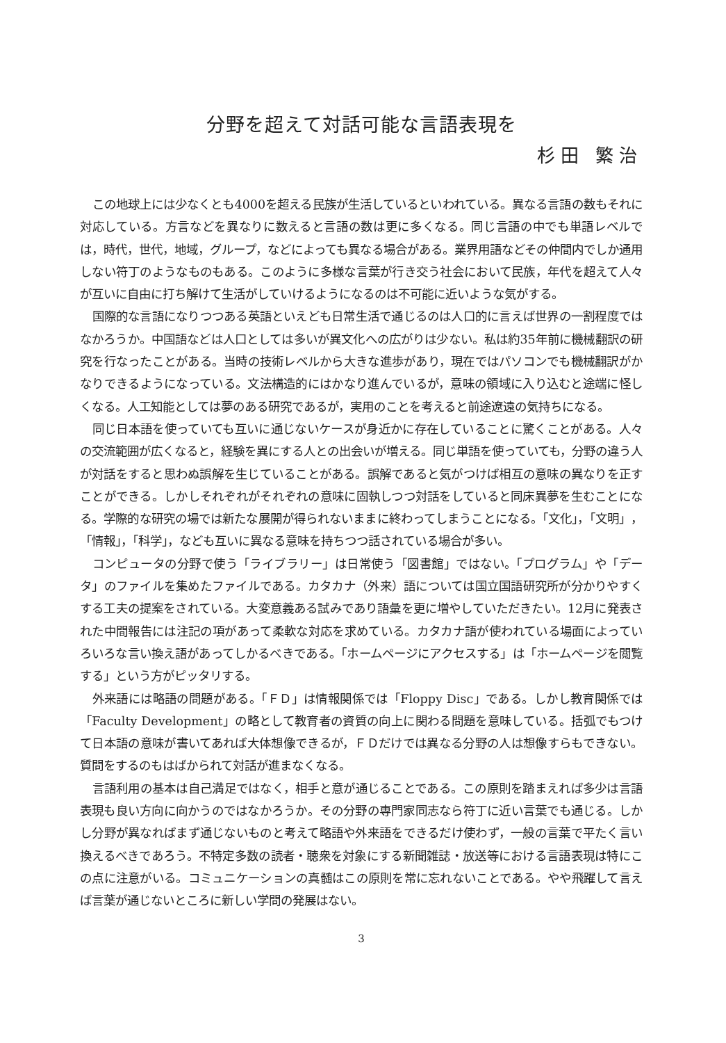分野を超えて対話可能な言語表現を
杉田 繁治
この地球上には少なくとも4000を超える民族が生活しているといわれている。異なる言語の数もそれに対応している。方言などを異なりに数えると言語の数は更に多くなる。同じ言語の中でも単語レベルでは，時代，世代，地域，グループ，などによっても異なる場合がある。業界用語などその仲間内でしか通用しない符丁のようなものもある。このように多様な言葉が行き交う社会において民族，年代を超えて人々が互いに自由に打ち解けて生活がしていけるようになるのは不可能に近いような気がする。
国際的な言語になりつつある英語といえども日常生活で通じるのは人口的に言えば世界の一割程度ではなかろうか。中国語などは人口としては多いが異文化への広がりは少ない。私は約35年前に機械翻訳の研究を行なったことがある。当時の技術レベルから大きな進歩があり，現在ではパソコンでも機械翻訳がかなりできるようになっている。文法構造的にはかなり進んでいるが，意味の領域に入り込むと途端に怪しくなる。人工知能としては夢のある研究であるが，実用のことを考えると前途遼遠の気持ちになる。
同じ日本語を使っていても互いに通じないケースが身近かに存在していることに驚くことがある。人々の交流範囲が広くなると，経験を異にする人との出会いが増える。同じ単語を使っていても，分野の違う人が対話をすると思わぬ誤解を生じていることがある。誤解であると気がつけば相互の意味の異なりを正すことができる。しかしそれぞれがそれぞれの意味に固執しつつ対話をしていると同床異夢を生むことになる。学際的な研究の場では新たな展開が得られないままに終わってしまうことになる。「文化」，「文明」，「情報」，「科学」，なども互いに異なる意味を持ちつつ話されている場合が多い。
コンピュータの分野で使う「ライブラリー」は日常使う「図書館」ではない。「プログラム」や「データ」のファイルを集めたファイルである。カタカナ（外来）語については国立国語研究所が分かりやすくする工夫の提案をされている。大変意義ある試みであり語彙を更に増やしていただきたい。12月に発表された中間報告には注記の項があって柔軟な対応を求めている。カタカナ語が使われている場面によっていろいろな言い換え語があってしかるべきである。「ホームページにアクセスする」は「ホームページを閲覧する」という方がピッタリする。
外来語には略語の問題がある。「ＦＤ」は情報関係では「Floppy Disc」である。しかし教育関係では「Faculty Development」の略として教育者の資質の向上に関わる問題を意味している。括弧でもつけて日本語の意味が書いてあれば大体想像できるが，ＦＤだけでは異なる分野の人は想像すらもできない。質問をするのもはばかられて対話が進まなくなる。
言語利用の基本は自己満足ではなく，相手と意が通じることである。この原則を踏まえれば多少は言語表現も良い方向に向かうのではなかろうか。その分野の専門家同志なら符丁に近い言葉でも通じる。しかし分野が異なればまず通じないものと考えて略語や外来語をできるだけ使わず，一般の言葉で平たく言い換えるべきであろう。不特定多数の読者・聴衆を対象にする新聞雑誌・放送等における言語表現は特にこの点に注意がいる。コミュニケーションの真髄はこの原則を常に忘れないことである。やや飛躍して言えば言葉が通じないところに新しい学問の発展はない。
3